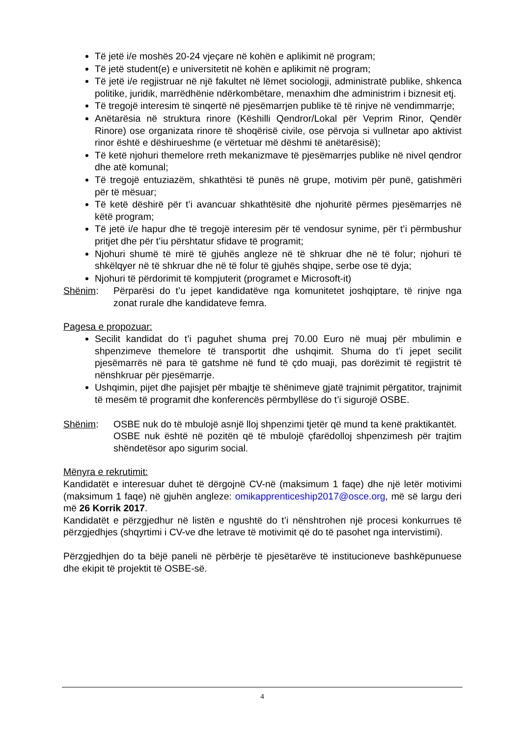Të jetë i/e moshës 20-24 vjeçare në kohën e aplikimit në program;
Të jetë student(e) e universitetit në kohën e aplikimit në program;
Të jetë i/e regjistruar në një fakultet në lëmet sociologji, administratë publike, shkenca politike, juridik, marrëdhënie ndërkombëtare, menaxhim dhe administrim i biznesit etj.
Të tregojë interesim të sinqertë në pjesëmarrjen publike të të rinjve në vendimmarrje;
Anëtarësia në struktura rinore (Këshilli Qendror/Lokal për Veprim Rinor, Qendër Rinore) ose organizata rinore të shoqërisë civile, ose përvoja si vullnetar apo aktivist rinor është e dëshirueshme (e vërtetuar më dëshmi të anëtarësisë);
Të ketë njohuri themelore rreth mekanizmave të pjesëmarrjes publike në nivel qendror dhe atë komunal;
Të tregojë entuziazëm, shkathtësi të punës në grupe, motivim për punë, gatishmëri për të mësuar;
Të ketë dëshirë për t’i avancuar shkathtësitë dhe njohuritë përmes pjesëmarrjes në këtë program;
Të jetë i/e hapur dhe të tregojë interesim për të vendosur synime, për t’i përmbushur pritjet dhe për t’iu përshtatur sfidave të programit;
Njohuri shumë të mirë të gjuhës angleze në të shkruar dhe në të folur; njohuri të shkëlqyer në të shkruar dhe në të folur të gjuhës shqipe, serbe ose të dyja;
Njohuri të përdorimit të kompjuterit (programet e Microsoft-it)
Shënim: Përparësi do t’u jepet kandidatëve nga komunitetet joshqiptare, të rinjve nga zonat rurale dhe kandidateve femra.
Pagesa e propozuar:
Secilit kandidat do t’i paguhet shuma prej 70.00 Euro në muaj për mbulimin e shpenzimeve themelore të transportit dhe ushqimit. Shuma do t’i jepet secilit pjesëmarrës në para të gatshme në fund të çdo muaji, pas dorëzimit të regjistrit të nënshkruar për pjesëmarrje.
Ushqimin, pijet dhe pajisjet për mbajtje të shënimeve gjatë trajnimit përgatitor, trajnimit të mesëm të programit dhe konferencës përmbyllëse do t’i sigurojë OSBE.
Shënim: OSBE nuk do të mbulojë asnjë lloj shpenzimi tjetër që mund ta kenë praktikantët.
OSBE nuk është në pozitën që të mbulojë çfarëdolloj shpenzimesh për trajtim shëndetësor apo sigurim social.
Mënyra e rekrutimit:
Kandidatët e interesuar duhet të dërgojnë CV-në (maksimum 1 faqe) dhe një letër motivimi (maksimum 1 faqe) në gjuhën angleze: omikapprenticeship2017@osce.org, më së largu deri më 26 Korrik 2017.
Kandidatët e përzgjedhur në listën e ngushtë do t’i nënshtrohen një procesi konkurrues të përzgjedhjes (shqyrtimi i CV-ve dhe letrave të motivimit që do të pasohet nga intervistimi).
Përzgjedhjen do ta bëjë paneli në përbërje të pjesëtarëve të institucioneve bashkëpunuese dhe ekipit të projektit të OSBE-së.
4